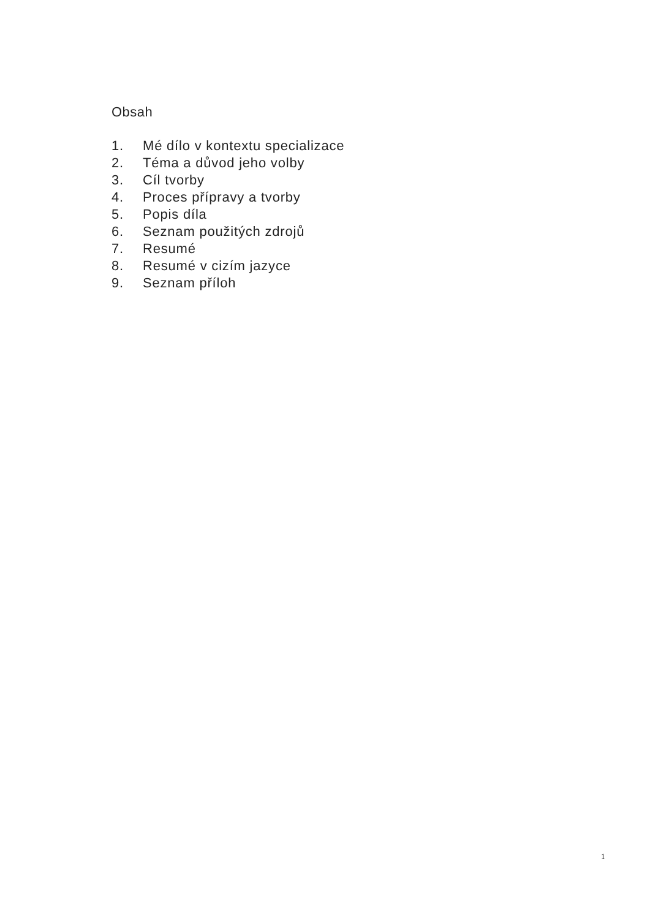Obsah
1. Mé dílo v kontextu specializace
2. Téma a důvod jeho volby
3. Cíl tvorby
4. Proces přípravy a tvorby
5. Popis díla
6. Seznam použitých zdrojů
7. Resumé
8. Resumé v cizím jazyce
9. Seznam příloh
1